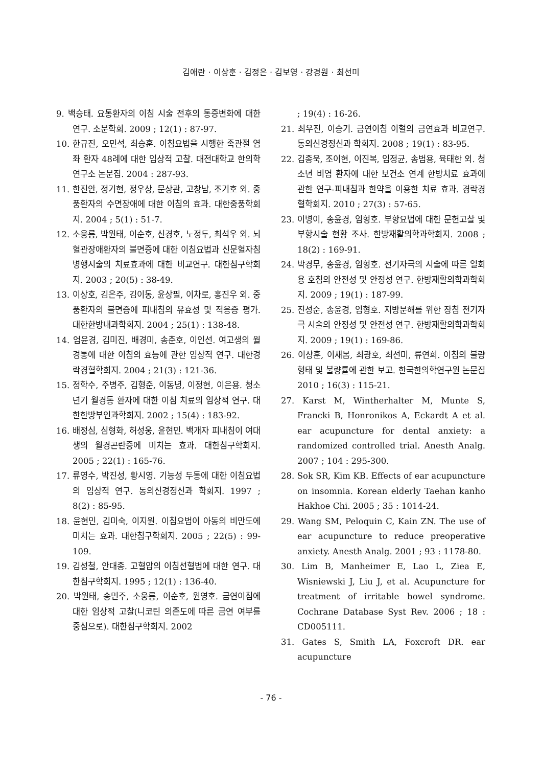김애란 · 이상훈 · 김정은 · 김보영 · 강경원 · 최선미
9. 백승태. 요통환자의 이침 시술 전후의 통증변화에 대한 연구. 소문학회. 2009 ; 12(1) : 87-97.
10. 한규진, 오민석, 최승훈. 이침요법을 시행한 족관절 염좌 환자 48례에 대한 임상적 고찰. 대전대학교 한의학연구소 논문집. 2004 : 287-93.
11. 한진안, 정기현, 정우상, 문상관, 고창남, 조기호 외. 중풍환자의 수면장애에 대한 이침의 효과. 대한중풍학회지. 2004 ; 5(1) : 51-7.
12. 소웅룡, 박원태, 이순호, 신경호, 노정두, 최석우 외. 뇌혈관장애환자의 불면증에 대한 이침요법과 신문혈자침 병행시술의 치료효과에 대한 비교연구. 대한침구학회지. 2003 ; 20(5) : 38-49.
13. 이상호, 김은주, 김이동, 윤상필, 이차로, 홍진우 외. 중풍환자의 불면증에 피내침의 유효성 및 적응증 평가. 대한한방내과학회지. 2004 ; 25(1) : 138-48.
14. 엄윤경, 김미진, 배경미, 송춘호, 이인선. 여고생의 월경통에 대한 이침의 효능에 관한 임상적 연구. 대한경락경혈학회지. 2004 ; 21(3) : 121-36.
15. 정학수, 주병주, 김형준, 이동녕, 이정현, 이은용. 청소년기 월경통 환자에 대한 이침 치료의 임상적 연구. 대한한방부인과학회지. 2002 ; 15(4) : 183-92.
16. 배정심, 심형화, 허성웅, 윤현민. 백개자 피내침이 여대생의 월경곤란증에 미치는 효과. 대한침구학회지. 2005 ; 22(1) : 165-76.
17. 류영수, 박진성, 황시영. 기능성 두통에 대한 이침요법의 임상적 연구. 동의신경정신과 학회지. 1997 ; 8(2) : 85-95.
18. 윤현민, 김미숙, 이지원. 이침요법이 아동의 비만도에 미치는 효과. 대한침구학회지. 2005 ; 22(5) : 99-109.
19. 김성철, 안대종. 고혈압의 이침선혈법에 대한 연구. 대한침구학회지. 1995 ; 12(1) : 136-40.
20. 박원태, 송민주, 소웅룡, 이순호, 원영호. 금연이침에 대한 임상적 고찰(니코틴 의존도에 따른 금연 여부를 중심으로). 대한침구학회지. 2002
; 19(4) : 16-26.
21. 최우진, 이승기. 금연이침 이혈의 금연효과 비교연구. 동의신경정신과 학회지. 2008 ; 19(1) : 83-95.
22. 김종욱, 조이현, 이진복, 임정균, 송범용, 육태한 외. 청소년 비염 환자에 대한 보건소 연계 한방치료 효과에 관한 연구-피내침과 한약을 이용한 치료 효과. 경락경혈학회지. 2010 ; 27(3) : 57-65.
23. 이병이, 송윤경, 임형호. 부항요법에 대한 문헌고찰 및 부항시술 현황 조사. 한방재활의학과학회지. 2008 ; 18(2) : 169-91.
24. 박경무, 송윤경, 임형호. 전기자극의 시술에 따른 일회용 호침의 안전성 및 안정성 연구. 한방재활의학과학회지. 2009 ; 19(1) : 187-99.
25. 진성순, 송윤경, 임형호. 지방분해를 위한 장침 전기자극 시술의 안정성 및 안전성 연구. 한방재활의학과학회지. 2009 ; 19(1) : 169-86.
26. 이상훈, 이새봄, 최광호, 최선미, 류연희. 이침의 불량 형태 및 불량률에 관한 보고. 한국한의학연구원 논문집 2010 ; 16(3) : 115-21.
27. Karst M, Wintherhalter M, Munte S, Francki B, Honronikos A, Eckardt A et al. ear acupuncture for dental anxiety: a randomized controlled trial. Anesth Analg. 2007 ; 104 : 295-300.
28. Sok SR, Kim KB. Effects of ear acupuncture on insomnia. Korean elderly Taehan kanho Hakhoe Chi. 2005 ; 35 : 1014-24.
29. Wang SM, Peloquin C, Kain ZN. The use of ear acupuncture to reduce preoperative anxiety. Anesth Analg. 2001 ; 93 : 1178-80.
30. Lim B, Manheimer E, Lao L, Ziea E, Wisniewski J, Liu J, et al. Acupuncture for treatment of irritable bowel syndrome. Cochrane Database Syst Rev. 2006 ; 18 : CD005111.
31. Gates S, Smith LA, Foxcroft DR. ear acupuncture
- 76 -